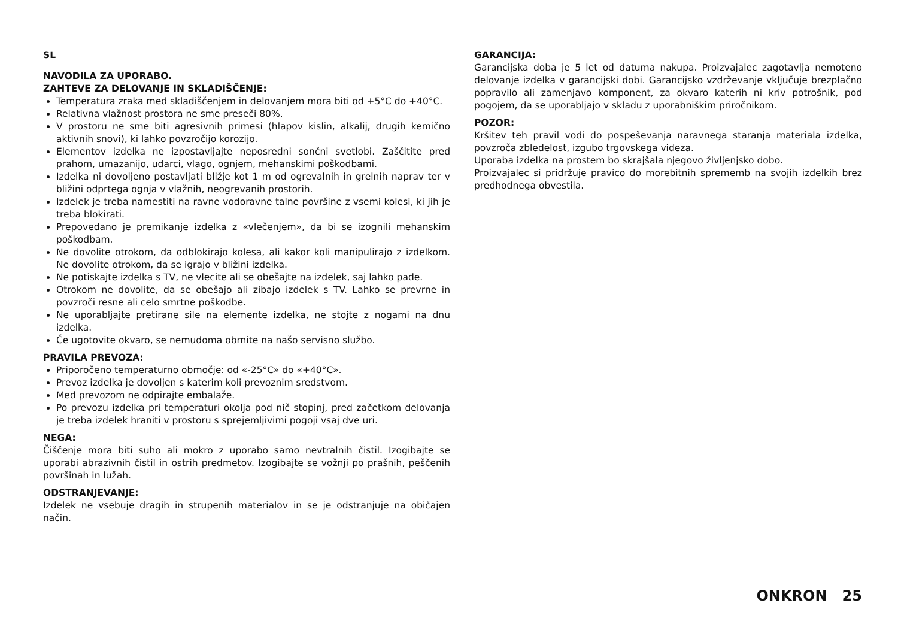SL
NAVODILA ZA UPORABO.
ZAHTEVE ZA DELOVANJE IN SKLADIŠČENJE:
Temperatura zraka med skladiščenjem in delovanjem mora biti od +5°C do +40°C.
Relativna vlažnost prostora ne sme preseči 80%.
V prostoru ne sme biti agresivnih primesi (hlapov kislin, alkalij, drugih kemično aktivnih snovi), ki lahko povzročijo korozijo.
Elementov izdelka ne izpostavljajte neposredni sončni svetlobi. Zaščitite pred prahom, umazanijo, udarci, vlago, ognjem, mehanskimi poškodbami.
Izdelka ni dovoljeno postavljati bližje kot 1 m od ogrevalnih in grelnih naprav ter v bližini odprtega ognja v vlažnih, neogrevanih prostorih.
Izdelek je treba namestiti na ravne vodoravne talne površine z vsemi kolesi, ki jih je treba blokirati.
Prepovedano je premikanje izdelka z «vlečenjem», da bi se izognili mehanskim poškodbam.
Ne dovolite otrokom, da odblokirajo kolesa, ali kakor koli manipulirajo z izdelkom. Ne dovolite otrokom, da se igrajo v bližini izdelka.
Ne potiskajte izdelka s TV, ne vlecite ali se obešajte na izdelek, saj lahko pade.
Otrokom ne dovolite, da se obešajo ali zibajo izdelek s TV. Lahko se prevrne in povzroči resne ali celo smrtne poškodbe.
Ne uporabljajte pretirane sile na elemente izdelka, ne stojte z nogami na dnu izdelka.
Če ugotovite okvaro, se nemudoma obrnite na našo servisno službo.
PRAVILA PREVOZA:
Priporočeno temperaturno območje: od «-25°C» do «+40°C».
Prevoz izdelka je dovoljen s katerim koli prevoznim sredstvom.
Med prevozom ne odpirajte embalaže.
Po prevozu izdelka pri temperaturi okolja pod nič stopinj, pred začetkom delovanja je treba izdelek hraniti v prostoru s sprejemljivimi pogoji vsaj dve uri.
NEGA:
Čiščenje mora biti suho ali mokro z uporabo samo nevtralnih čistil. Izogibajte se uporabi abrazivnih čistil in ostrih predmetov. Izogibajte se vožnji po prašnih, peščenih površinah in lužah.
ODSTRANJEVANJE:
Izdelek ne vsebuje dragih in strupenih materialov in se je odstranjuje na običajen način.
GARANCIJA:
Garancijska doba je 5 let od datuma nakupa. Proizvajalec zagotavlja nemoteno delovanje izdelka v garancijski dobi. Garancijsko vzdrževanje vključuje brezplačno popravilo ali zamenjavo komponent, za okvaro katerih ni kriv potrošnik, pod pogojem, da se uporabljajo v skladu z uporabniškim priročnikom.
POZOR:
Kršitev teh pravil vodi do pospeševanja naravnega staranja materiala izdelka, povzroča zbledelost, izgubo trgovskega videza.
Uporaba izdelka na prostem bo skrajšala njegovo življenjsko dobo.
Proizvajalec si pridržuje pravico do morebitnih sprememb na svojih izdelkih brez predhodnega obvestila.
ONKRON 25